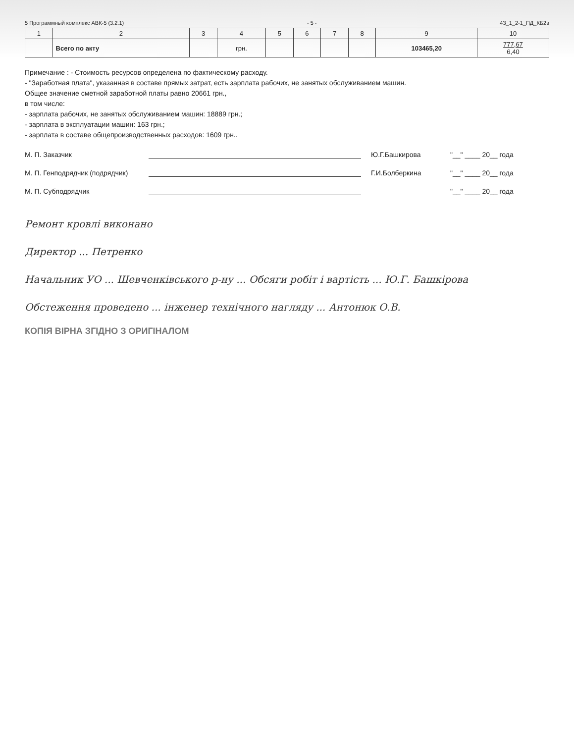5 Программный комплекс АВК-5 (3.2.1) - 5 - 43_1_2-1_ПД_КБ2в
| 1 | 2 | 3 | 4 | 5 | 6 | 7 | 8 | 9 | 10 |
| --- | --- | --- | --- | --- | --- | --- | --- | --- | --- |
| | Всего по акту | | грн. | | | | | 103465,20 | 777,67 6,40 |
Примечание : - Стоимость ресурсов определена по фактическому расходу.
- "Заработная плата", указанная в составе прямых затрат, есть зарплата рабочих, не занятых обслуживанием машин.
Общее значение сметной заработной платы равно 20661 грн.,
в том числе:
- зарплата рабочих, не занятых обслуживанием машин: 18889 грн.;
- зарплата в эксплуатации машин: 163 грн.;
- зарплата в составе общепроизводственных расходов: 1609 грн..
М. П. Заказчик Ю.Г.Башкирова "__" ____ 20__ года
М. П. Генподрядчик (подрядчик) Г.И.Болберкина "__" ____ 20__ года
М. П. Субподрядчик "__" ____ 20__ года
Ремонт кровлі виконано
Директор ... Петренко
Начальник УО ... Шевченківського р-ну ... Обсяги робіт і вартість ... Ю.Г. Башкірова
Обстеження проведено ... інженер технічного нагляду ... Антонюк О.В.
КОПІЯ ВІРНА ЗГІДНО З ОРИГІНАЛОМ